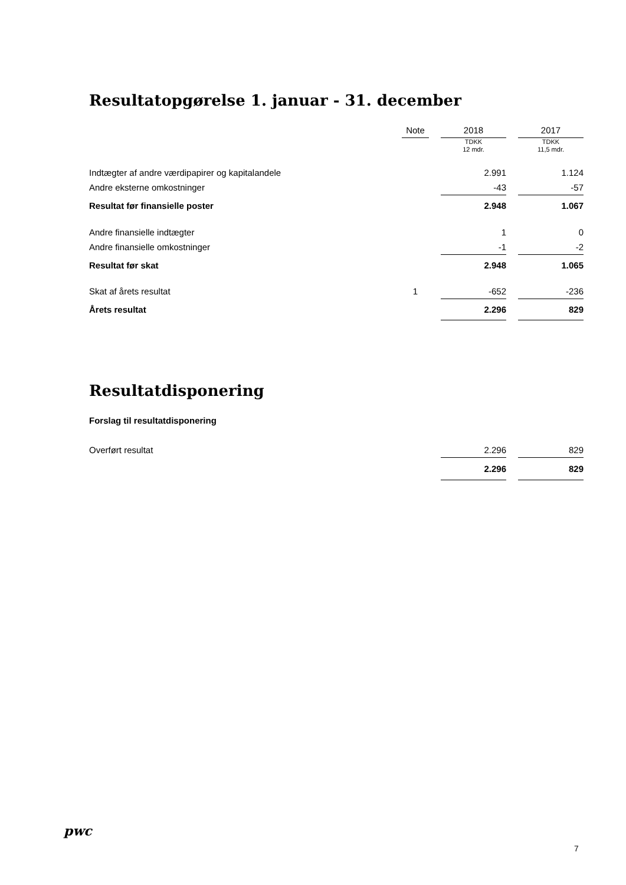Resultatopgørelse 1. januar - 31. december
| | Note | | 2018 | | 2017 |
| --- | --- | --- | --- | --- | --- |
| | | | TDKK 12 mdr. | | TDKK 11,5 mdr. |
| Indtægter af andre værdipapirer og kapitalandele | | | 2.991 | | 1.124 |
| Andre eksterne omkostninger | | | -43 | | -57 |
| Resultat før finansielle poster | | | 2.948 | | 1.067 |
| Andre finansielle indtægter | | | 1 | | 0 |
| Andre finansielle omkostninger | | | -1 | | -2 |
| Resultat før skat | | | 2.948 | | 1.065 |
| Skat af årets resultat | 1 | | -652 | | -236 |
| Årets resultat | | | 2.296 | | 829 |
Resultatdisponering
Forslag til resultatdisponering
| Overført resultat | | | 2.296 | | 829 |
| | | | 2.296 | | 829 |
pwc
7